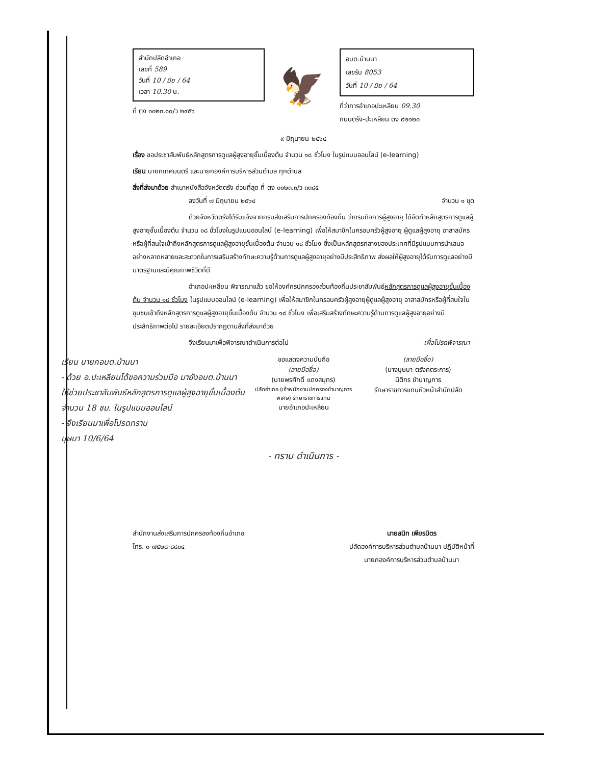สำนักปลัดอำเภอ
เลขที่ 589
วันที่ 10 / มิย / 64
เวลา 10.30 น.
ที่ ตง ๐๐๒๓.๑๐/ว ๒๙๕๖
🦅
อบต.บ้านนา
เลขรับ 8053
วันที่ 10 / มิย / 64
ที่ว่าการอำเภอปะเหลียน 09.30
ถนนตรัง-ปะเหลียน ตง ๙๒๑๒๐
๙ มิถุนายน ๒๕๖๔
เรื่อง ขอประชาสัมพันธ์หลักสูตรการดูแลผู้สูงอายุขั้นเบื้องต้น จำนวน ๑๘ ชั่วโมง ในรูปแบบออนไลน์ (e-learning)
เรียน นายกเทศมนตรี และนายกองค์การบริหารส่วนตำบล ทุกตำบล
สิ่งที่ส่งมาด้วย สำเนาหนังสือจังหวัดตรัง ด่วนที่สุด ที่ ตง ๐๐๒๓.๓/ว ๓๓๘๕
ลงวันที่ ๗ มิถุนายน ๒๕๖๔ จำนวน ๑ ชุด
ด้วยจังหวัดตรังได้รับแจ้งจากกรมส่งเสริมการปกครองท้องถิ่น ว่ากรมกิจการผู้สูงอายุ ได้จัดทำหลักสูตรการดูแลผู้สูงอายุขั้นเบื้องต้น จำนวน ๑๘ ชั่วโมงในรูปแบบออนไลน์ (e-learning) เพื่อให้สมาชิกในครอบครัวผู้สูงอายุ ผู้ดูแลผู้สูงอายุ อาสาสมัครหรือผู้ที่สนใจเข้าถึงหลักสูตรการดูแลผู้สูงอายุขั้นเบื้องต้น จำนวน ๑๘ ชั่วโมง ซึ่งเป็นหลักสูตรกลางของประเทศที่มีรูปแบบการนำเสนออย่างหลากหลายและสะดวกในการเสริมสร้างทักษะความรู้ด้านการดูแลผู้สูงอายุอย่างมีประสิทธิภาพ ส่งผลให้ผู้สูงอายุได้รับการดูแลอย่างมีมาตรฐานและมีคุณภาพชีวิตที่ดี
อำเภอปะเหลียน พิจารณาแล้ว ขอให้องค์กรปกครองส่วนท้องถิ่นประชาสัมพันธ์หลักสูตรการดูแลผู้สูงอายุขั้นเบื้องต้น จำนวน ๑๘ ชั่วโมง ในรูปแบบออนไลน์ (e-learning) เพื่อให้สมาชิกในครอบครัวผู้สูงอายุผู้ดูแลผู้สูงอายุ อาสาสมัครหรือผู้ที่สนใจในชุมชนเข้าถึงหลักสูตรการดูแลผู้สูงอายุขั้นเบื้องต้น จำนวน ๑๘ ชั่วโมง เพื่อเสริมสร้างทักษะความรู้ด้านการดูแลผู้สูงอายุอย่างมีประสิทธิภาพต่อไป รายละเอียดปรากฏตามสิ่งที่ส่งมาด้วย
จึงเรียนมาเพื่อพิจารณาดำเนินการต่อไป - เพื่อโปรดพิจารณา -
เรียน นายกอบต.บ้านนา
- ด้วย อ.ปะเหลียนได้ขอความร่วมมือ มายังอบต.บ้านนา ให้ช่วยประชาสัมพันธ์หลักสูตรการดูแลผู้สูงอายุขั้นเบื้องต้น จำนวน 18 ชม. ในรูปแบบออนไลน์
- จึงเรียนมาเพื่อโปรดทราบ
บุษบา 10/6/64
ขอแสดงความนับถือ
(ลายมือชื่อ)
(นายพรศักดิ์ แดงสมุทร)
ปลัดอำเภอ (เจ้าพนักงานปกครองชำนาญการพิเศษ) รักษาราชการแทน
นายอำเภอปะเหลียน
(ลายมือชื่อ)
(นางบุษบา ตรังคตระการ)
นิติกร ชำนาญการ
รักษาราชการแทนหัวหน้าสำนักปลัด
- ทราบ ดำเนินการ -
สำนักงานส่งเสริมการปกครองท้องถิ่นอำเภอ
โทร. ๐-๗๕๒๘-๘๘๐๔
นายสนิท เพียรมิตร
ปลัดองค์การบริหารส่วนตำบลบ้านนา ปฏิบัติหน้าที่
นายกองค์การบริหารส่วนตำบลบ้านนา